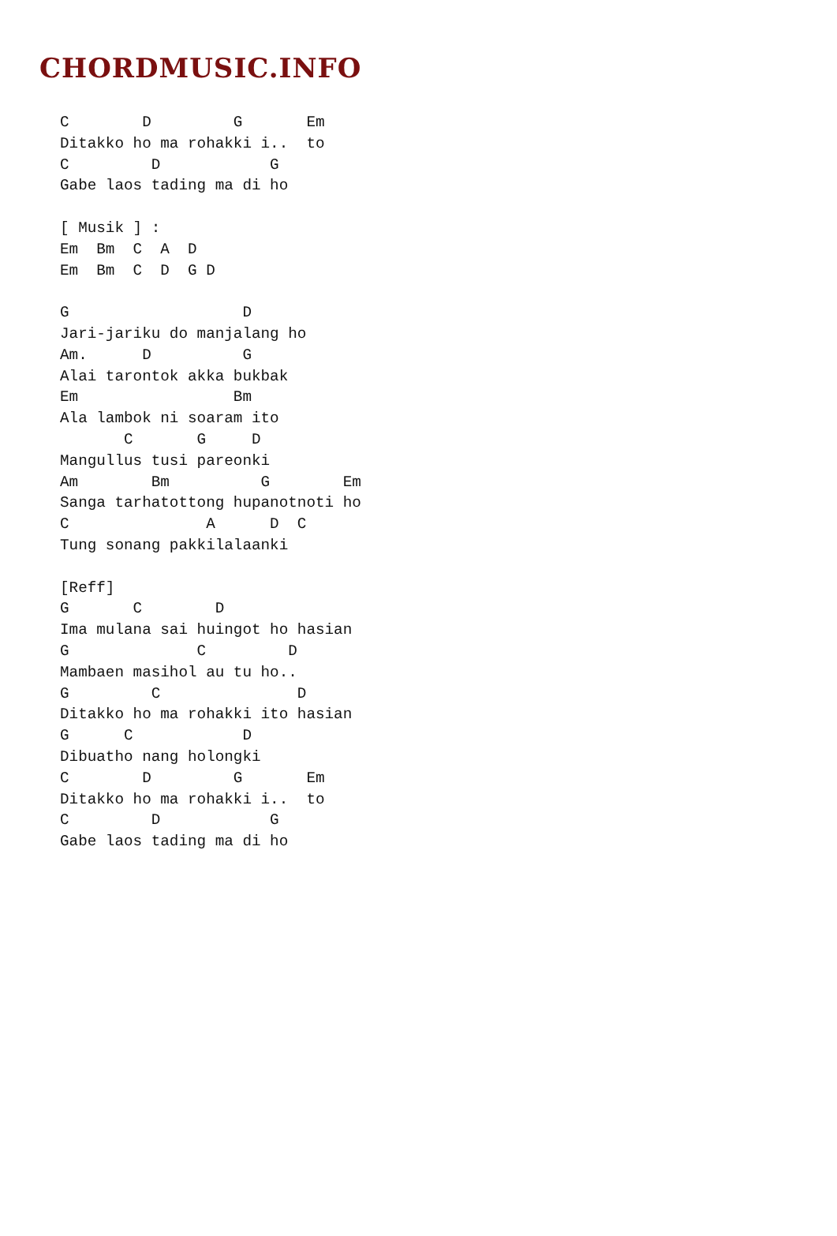CHORDMUSIC.INFO
C        D         G       Em
Ditakko ho ma rohakki i..  to
C         D            G
Gabe laos tading ma di ho

[ Musik ] :
Em  Bm  C  A  D
Em  Bm  C  D  G D

G                   D
Jari-jariku do manjalang ho
Am.      D          G
Alai tarontok akka bukbak
Em                 Bm
Ala lambok ni soaram ito
       C       G     D
Mangullus tusi pareonki
Am        Bm          G        Em
Sanga tarhatottong hupanotnoti ho
C               A      D  C
Tung sonang pakkilalaanki

[Reff]
G       C        D
Ima mulana sai huingot ho hasian
G              C         D
Mambaen masihol au tu ho..
G         C               D
Ditakko ho ma rohakki ito hasian
G      C            D
Dibuatho nang holongki
C        D         G       Em
Ditakko ho ma rohakki i..  to
C         D            G
Gabe laos tading ma di ho